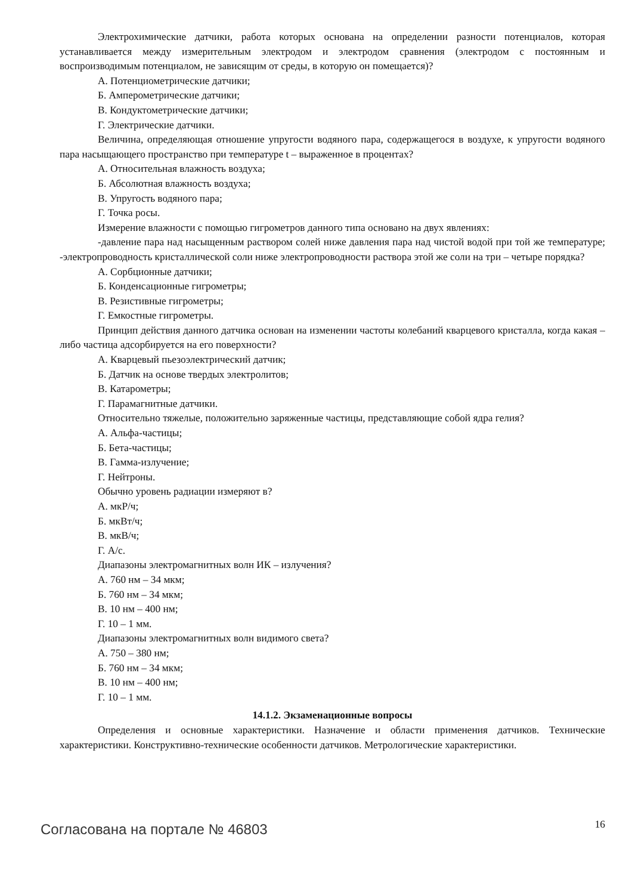Электрохимические датчики, работа которых основана на определении разности потенциалов, которая устанавливается между измерительным электродом и электродом сравнения (электродом с постоянным и воспроизводимым потенциалом, не зависящим от среды, в которую он помещается)?
А. Потенциометрические датчики;
Б. Амперометрические датчики;
В. Кондуктометрические датчики;
Г. Электрические датчики.
Величина, определяющая отношение упругости водяного пара, содержащегося в воздухе, к упругости водяного пара насыщающего пространство при температуре t – выраженное в процентах?
А. Относительная влажность воздуха;
Б. Абсолютная влажность воздуха;
В. Упругость водяного пара;
Г. Точка росы.
Измерение влажности с помощью гигрометров данного типа основано на двух явлениях:
-давление пара над насыщенным раствором солей ниже давления пара над чистой водой при той же температуре; -электропроводность кристаллической соли ниже электропроводности раствора этой же соли на три – четыре порядка?
А. Сорбционные датчики;
Б. Конденсационные гигрометры;
В. Резистивные гигрометры;
Г. Емкостные гигрометры.
Принцип действия данного датчика основан на изменении частоты колебаний кварцевого кристалла, когда какая – либо частица адсорбируется на его поверхности?
А. Кварцевый пьезоэлектрический датчик;
Б. Датчик на основе твердых электролитов;
В. Катарометры;
Г. Парамагнитные датчики.
Относительно тяжелые, положительно заряженные частицы, представляющие собой ядра гелия?
А. Альфа-частицы;
Б. Бета-частицы;
В. Гамма-излучение;
Г. Нейтроны.
Обычно уровень радиации измеряют в?
А. мкР/ч;
Б. мкВт/ч;
В. мкВ/ч;
Г. А/с.
Диапазоны электромагнитных волн ИК – излучения?
А. 760 нм – 34 мкм;
Б. 760 нм – 34 мкм;
В. 10 нм – 400 нм;
Г. 10 – 1 мм.
Диапазоны электромагнитных волн видимого света?
А. 750 – 380 нм;
Б. 760 нм – 34 мкм;
В. 10 нм – 400 нм;
Г. 10 – 1 мм.
14.1.2. Экзаменационные вопросы
Определения и основные характеристики. Назначение и области применения датчиков. Технические характеристики. Конструктивно-технические особенности датчиков. Метрологические характеристики.
Согласована на портале № 46803 16